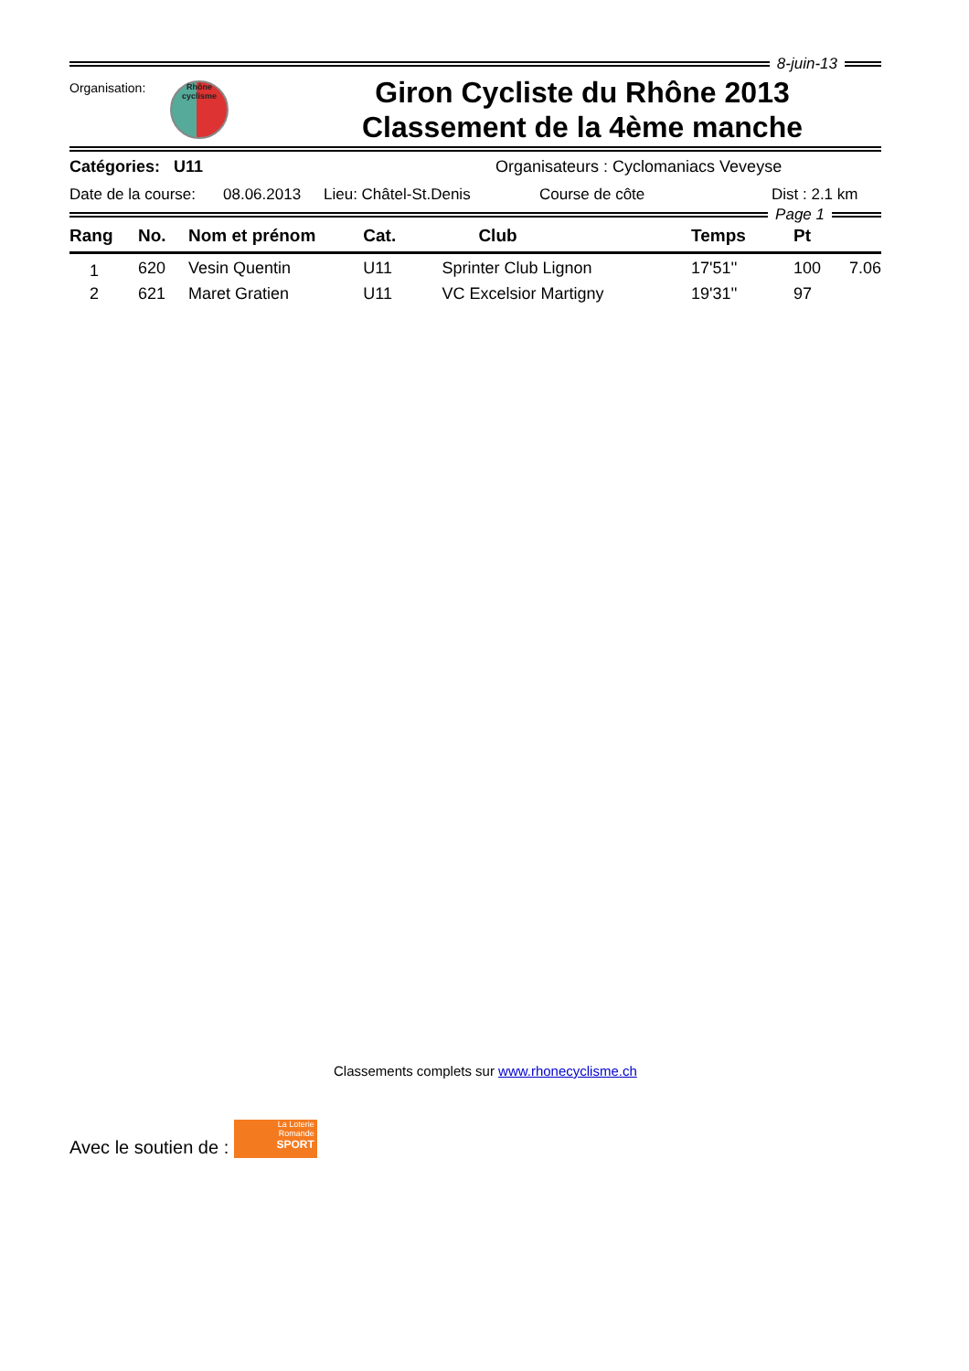8-juin-13
Organisation:
Rhône
cyclisme
Giron Cycliste du Rhône 2013
Classement de la 4ème manche
Catégories: U11 Organisateurs : Cyclomaniacs Veveyse
Date de la course: 08.06.2013 Lieu: Châtel-St.Denis Course de côte Dist : 2.1 km
Page 1
| Rang | No. | Nom et prénom | Cat. | Club | Temps | Pt | |
| --- | --- | --- | --- | --- | --- | --- | --- |
| 1 | 620 | Vesin Quentin | U11 | Sprinter Club Lignon | 17'51'' | 100 | 7.06 |
| 2 | 621 | Maret Gratien | U11 | VC Excelsior Martigny | 19'31'' | 97 | |
Classements complets sur www.rhonecyclisme.ch
Avec le soutien de :
La Loterie
Romande
SPORT